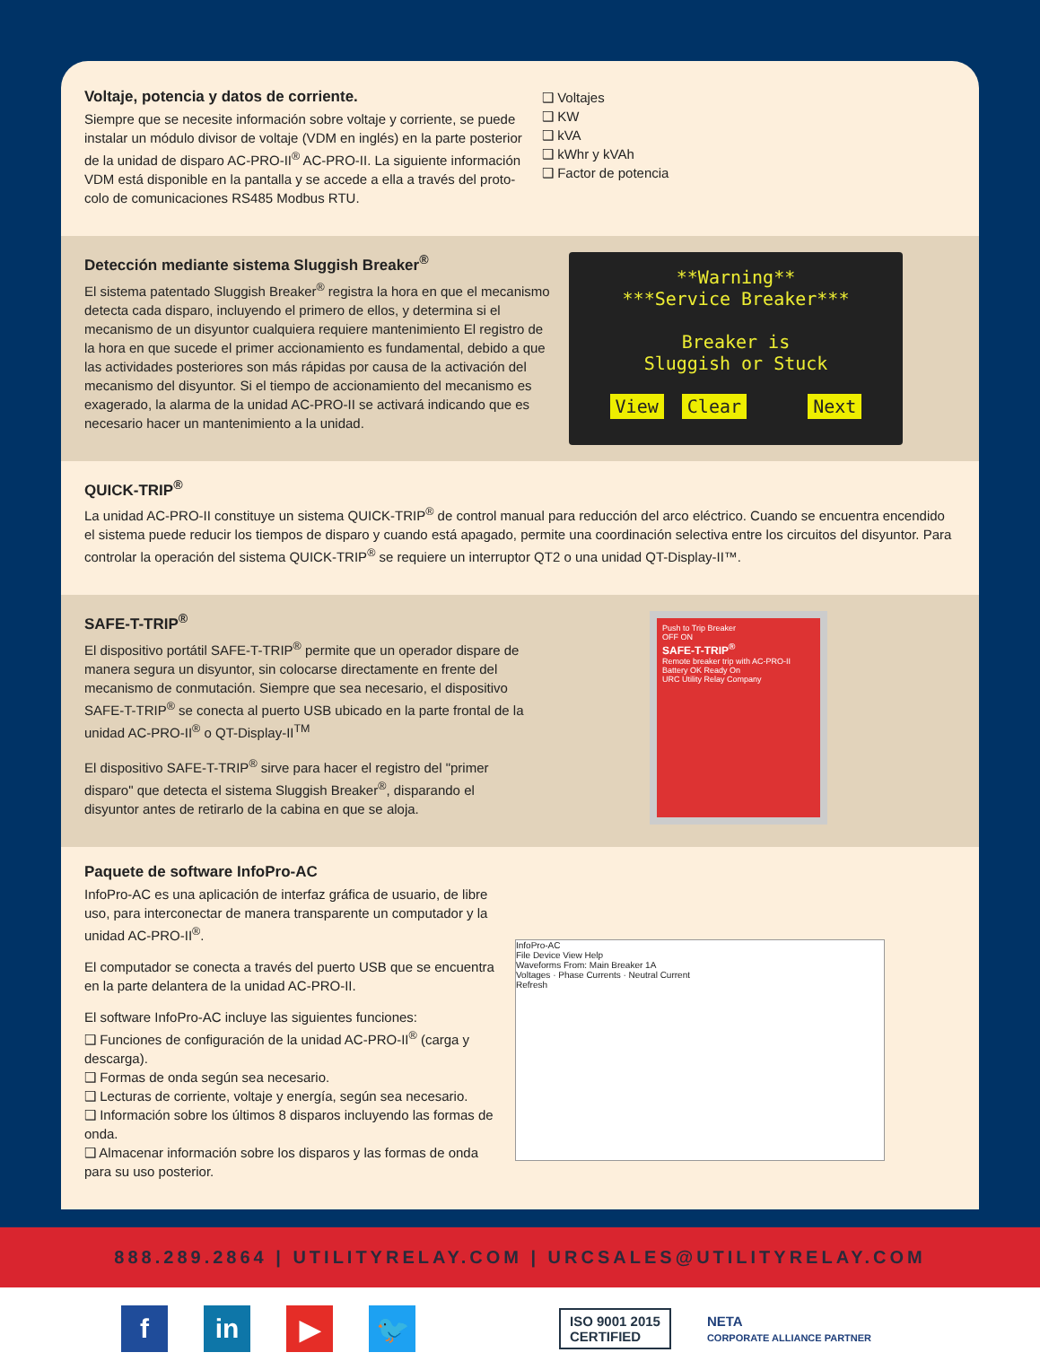Voltaje, potencia y datos de corriente.
Siempre que se necesite información sobre voltaje y corriente, se puede instalar un módulo divisor de voltaje (VDM en inglés) en la parte posterior de la unidad de disparo AC-PRO-II<sup>®</sup> AC-PRO-II. La siguiente información VDM está disponible en la pantalla y se accede a ella a través del proto-colo de comunicaciones RS485 Modbus RTU.
❑ Voltajes
❑ KW
❑ kVA
❑ kWhr y kVAh
❑ Factor de potencia
Detección mediante sistema Sluggish Breaker<sup>®</sup>
El sistema patentado Sluggish Breaker<sup>®</sup> registra la hora en que el mecanismo detecta cada disparo, incluyendo el primero de ellos, y determina si el mecanismo de un disyuntor cualquiera requiere mantenimiento El registro de la hora en que sucede el primer accionamiento es fundamental, debido a que las actividades posteriores son más rápidas por causa de la activación del mecanismo del disyuntor. Si el tiempo de accionamiento del mecanismo es exagerado, la alarma de la unidad AC-PRO-II se activará indicando que es necesario hacer un mantenimiento a la unidad.
**Warning**
***Service Breaker***
Breaker is
Sluggish or Stuck
View Clear Next
QUICK-TRIP<sup>®</sup>
La unidad AC-PRO-II constituye un sistema QUICK-TRIP<sup>®</sup> de control manual para reducción del arco eléctrico. Cuando se encuentra encendido el sistema puede reducir los tiempos de disparo y cuando está apagado, permite una coordinación selectiva entre los circuitos del disyuntor. Para controlar la operación del sistema QUICK-TRIP<sup>®</sup> se requiere un interruptor QT2 o una unidad QT-Display-II™.
SAFE-T-TRIP<sup>®</sup>
El dispositivo portátil SAFE-T-TRIP<sup>®</sup> permite que un operador dispare de manera segura un disyuntor, sin colocarse directamente en frente del mecanismo de conmutación. Siempre que sea necesario, el dispositivo SAFE-T-TRIP<sup>®</sup> se conecta al puerto USB ubicado en la parte frontal de la unidad AC-PRO-II<sup>®</sup> o QT-Display-II<sup>TM</sup>
El dispositivo SAFE-T-TRIP<sup>®</sup> sirve para hacer el registro del "primer disparo" que detecta el sistema Sluggish Breaker<sup>®</sup>, disparando el disyuntor antes de retirarlo de la cabina en que se aloja.
Push to Trip Breaker
OFF ON
SAFE-T-TRIP<sup>®</sup>
Remote breaker trip with AC-PRO-II
Battery OK Ready On
URC Utility Relay Company
Paquete de software InfoPro-AC
InfoPro-AC es una aplicación de interfaz gráfica de usuario, de libre uso, para interconectar de manera transparente un computador y la unidad AC-PRO-II<sup>®</sup>.
El computador se conecta a través del puerto USB que se encuentra en la parte delantera de la unidad AC-PRO-II.
El software InfoPro-AC incluye las siguientes funciones:
❑ Funciones de configuración de la unidad AC-PRO-II<sup>®</sup> (carga y descarga).
❑ Formas de onda según sea necesario.
❑ Lecturas de corriente, voltaje y energía, según sea necesario.
❑ Información sobre los últimos 8 disparos incluyendo las formas de onda.
❑ Almacenar información sobre los disparos y las formas de onda para su uso posterior.
InfoPro-AC
File Device View Help
Waveforms From: Main Breaker 1A
Voltages · Phase Currents · Neutral Current
Refresh
888.289.2864 | UTILITYRELAY.COM | URCSALES@UTILITYRELAY.COM
f in ▶ 🐦
ISO 9001 2015
CERTIFIED
NETA
CORPORATE ALLIANCE PARTNER